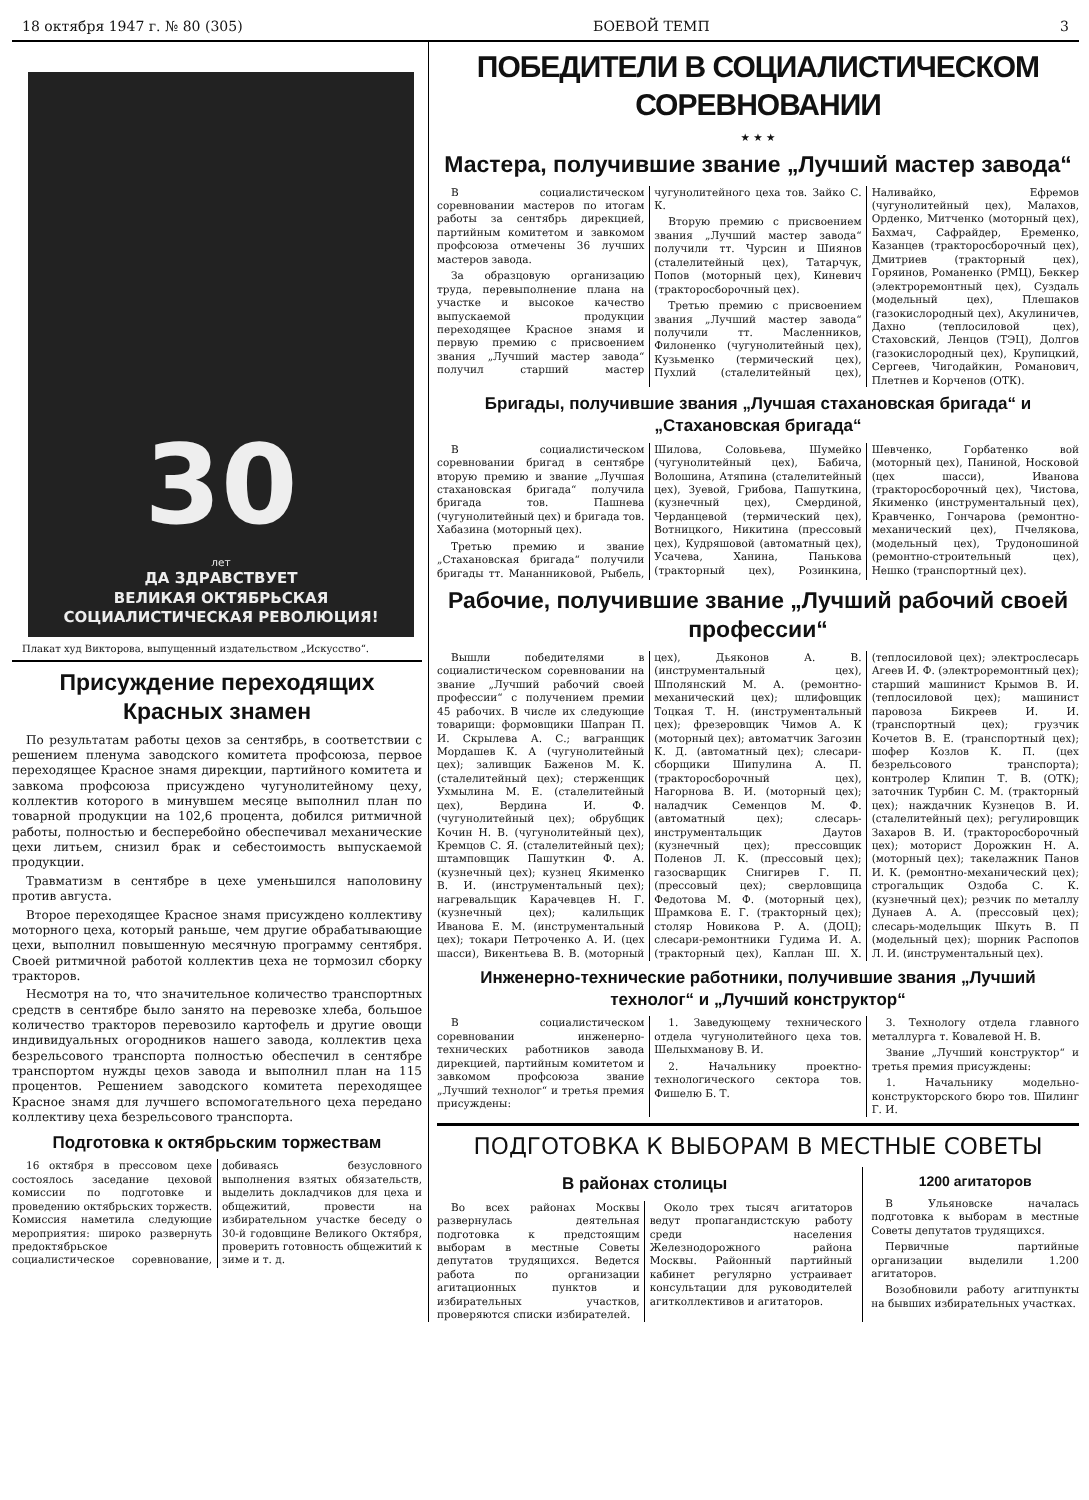18 октября 1947 г. № 80 (305) БОЕВОЙ ТЕМП 3
30
лет
ДА ЗДРАВСТВУЕТ
ВЕЛИКАЯ ОКТЯБРЬСКАЯ
СОЦИАЛИСТИЧЕСКАЯ РЕВОЛЮЦИЯ!
Плакат худ Викторова, выпущенный издательством „Искусство“.
Присуждение переходящих Красных знамен
По результатам работы цехов за сентябрь, в соответствии с решением пленума заводского комитета профсоюза, первое переходящее Красное знамя дирекции, партийного комитета и завкома профсоюза присуждено чугунолитейному цеху, коллектив которого в минувшем месяце выполнил план по товарной продукции на 102,6 процента, добился ритмичной работы, полностью и бесперебойно обеспечивал механические цехи литьем, снизил брак и себестоимость выпускаемой продукции.
Травматизм в сентябре в цехе уменьшился наполовину против августа.
Второе переходящее Красное знамя присуждено коллективу моторного цеха, который раньше, чем другие обрабатывающие цехи, выполнил повышенную месячную программу сентября. Своей ритмичной работой коллектив цеха не тормозил сборку тракторов.
Несмотря на то, что значительное количество транспортных средств в сентябре было занято на перевозке хлеба, большое количество тракторов перевозило картофель и другие овощи индивидуальных огородников нашего завода, коллектив цеха безрельсового транспорта полностью обеспечил в сентябре транспортом нужды цехов завода и выполнил план на 115 процентов. Решением заводского комитета переходящее Красное знамя для лучшего вспомогательного цеха передано коллективу цеха безрельсового транспорта.
Подготовка к октябрьским торжествам
16 октября в прессовом цехе состоялось заседание цеховой комиссии по подготовке и проведению октябрьских торжеств. Комиссия наметила следующие мероприятия: широко развернуть предоктябрьское социалистическое соревнование, добиваясь безусловного выполнения взятых обязательств, выделить докладчиков для цеха и общежитий, провести на избирательном участке беседу о 30-й годовщине Великого Октября, проверить готовность общежитий к зиме и т. д.
ПОБЕДИТЕЛИ В СОЦИАЛИСТИЧЕСКОМ СОРЕВНОВАНИИ
★ ★ ★
Мастера, получившие звание „Лучший мастер завода“
В социалистическом соревновании мастеров по итогам работы за сентябрь дирекцией, партийным комитетом и завкомом профсоюза отмечены 36 лучших мастеров завода.
За образцовую организацию труда, перевыполнение плана на участке и высокое качество выпускаемой продукции переходящее Красное знамя и первую премию с присвоением звания „Лучший мастер завода“ получил старший мастер чугунолитейного цеха тов. Зайко С. К.
Вторую премию с присвоением звания „Лучший мастер завода“ получили тт. Чурсин и Шиянов (сталелитейный цех), Татарчук, Попов (моторный цех), Киневич (тракторосборочный цех).
Третью премию с присвоением звания „Лучший мастер завода“ получили тт. Масленников, Филоненко (чугунолитейный цех), Кузьменко (термический цех), Пухлий (сталелитейный цех), Наливайко, Ефремов (чугунолитейный цех), Малахов, Орденко, Митченко (моторный цех), Бахмач, Сафрайдер, Еременко, Казанцев (тракторосборочный цех), Дмитриев (тракторный цех), Горяинов, Романенко (РМЦ), Беккер (электроремонтный цех), Суздаль (модельный цех), Плешаков (газокислородный цех), Акулиничев, Дахно (теплосиловой цех), Стаховский, Ленцов (ТЭЦ), Долгов (газокислородный цех), Крупицкий, Сергеев, Чигодайкин, Романович, Плетнев и Корченов (ОТК).
Бригады, получившие звания „Лучшая стахановская бригада“ и „Стахановская бригада“
В социалистическом соревновании бригад в сентябре вторую премию и звание „Лучшая стахановская бригада“ получила бригада тов. Пашнева (чугунолитейный цех) и бригада тов. Хабазина (моторный цех).
Третью премию и звание „Стахановская бригада“ получили бригады тт. Мананниковой, Рыбель, Шилова, Соловьева, Шумейко (чугунолитейный цех), Бабича, Волошина, Атяпина (сталелитейный цех), Зуевой, Грибова, Пашуткина, (кузнечный цех), Смердиной, Черданцевой (термический цех), Вотницкого, Никитина (прессовый цех), Кудряшовой (автоматный цех), Усачева, Ханина, Панькова (тракторный цех), Розинкина, Шевченко, Горбатенко вой (моторный цех), Паниной, Носковой (цех шасси), Иванова (тракторосборочный цех), Чистова, Якименко (инструментальный цех), Кравченко, Гончарова (ремонтно-механический цех), Пчелякова, (модельный цех), Трудоношиной (ремонтно-строительный цех), Нешко (транспортный цех).
Рабочие, получившие звание „Лучший рабочий своей профессии“
Вышли победителями в социалистическом соревновании на звание „Лучший рабочий своей профессии“ с получением премии 45 рабочих. В числе их следующие товарищи: формовщики Шапран П. И. Скрылева А. С.; вагранщик Мордашев К. А (чугунолитейный цех); заливщик Баженов М. К. (сталелитейный цех); стерженщик Ухмылина М. Е. (сталелитейный цех), Вердина И. Ф. (чугунолитейный цех); обрубщик Кочин Н. В. (чугунолитейный цех), Кремцов С. Я. (сталелитейный цех); штамповщик Пашуткин Ф. А. (кузнечный цех); кузнец Якименко В. И. (инструментальный цех); нагревальщик Карачевцев Н. Г. (кузнечный цех); калильщик Иванова Е. М. (инструментальный цех); токари Петроченко А. И. (цех шасси), Викентьева В. В. (моторный цех), Дьяконов А. В. (инструментальный цех), Шполянский М. А. (ремонтно-механический цех); шлифовщик Тоцкая Т. Н. (инструментальный цех); фрезеровщик Чимов А. К (моторный цех); автоматчик Загозин К. Д. (автоматный цех); слесари-сборщики Шипулина А. П. (тракторосборочный цех), Нагорнова В. И. (моторный цех); наладчик Семенцов М. Ф. (автоматный цех); слесарь-инструментальщик Даутов (кузнечный цех); прессовщик Поленов Л. К. (прессовый цех); газосварщик Снигирев Г. П. (прессовый цех); сверловщица Федотова М. Ф. (моторный цех), Шрамкова Е. Г. (тракторный цех); столяр Новикова Р. А. (ДОЦ); слесари-ремонтники Гудима И. А. (тракторный цех), Каплан Ш. Х. (теплосиловой цех); электрослесарь Агеев И. Ф. (электроремонтный цех); старший машинист Крымов В. И. (теплосиловой цех); машинист паровоза Бикреев И. И. (транспортный цех); грузчик Кочетов В. Е. (транспортный цех); шофер Козлов К. П. (цех безрельсового транспорта); контролер Клипин Т. В. (ОТК); заточник Турбин С. М. (тракторный цех); наждачник Кузнецов В. И. (сталелитейный цех); регулировщик Захаров В. И. (тракторосборочный цех); моторист Дорожкин Н. А. (моторный цех); такелажник Панов И. К. (ремонтно-механический цех); строгальщик Оздоба С. К. (кузнечный цех); резчик по металлу Дунаев А. А. (прессовый цех); слесарь-модельщик Шкуть В. П (модельный цех); шорник Распопов Л. И. (инструментальный цех).
Инженерно-технические работники, получившие звания „Лучший технолог“ и „Лучший конструктор“
В социалистическом соревновании инженерно-технических работников завода дирекцией, партийным комитетом и завкомом профсоюза звание „Лучший технолог“ и третья премия присуждены:
1. Заведующему технического отдела чугунолитейного цеха тов. Шелыхманову В. И.
2. Начальнику проектно-технологического сектора тов. Фишелю Б. Т.
3. Технологу отдела главного металлурга т. Ковалевой Н. В.
Звание „Лучший конструктор“ и третья премия присуждены:
1. Начальнику модельно-конструкторского бюро тов. Шилинг Г. И.
ПОДГОТОВКА К ВЫБОРАМ В МЕСТНЫЕ СОВЕТЫ
В районах столицы
Во всех районах Москвы развернулась деятельная подготовка к предстоящим выборам в местные Советы депутатов трудящихся. Ведется работа по организации агитационных пунктов и избирательных участков, проверяются списки избирателей.
Около трех тысяч агитаторов ведут пропагандистскую работу среди населения Железнодорожного района Москвы. Районный партийный кабинет регулярно устраивает консультации для руководителей агитколлективов и агитаторов.
1200 агитаторов
В Ульяновске началась подготовка к выборам в местные Советы депутатов трудящихся.
Первичные партийные организации выделили 1.200 агитаторов.
Возобновили работу агитпункты на бывших избирательных участках.